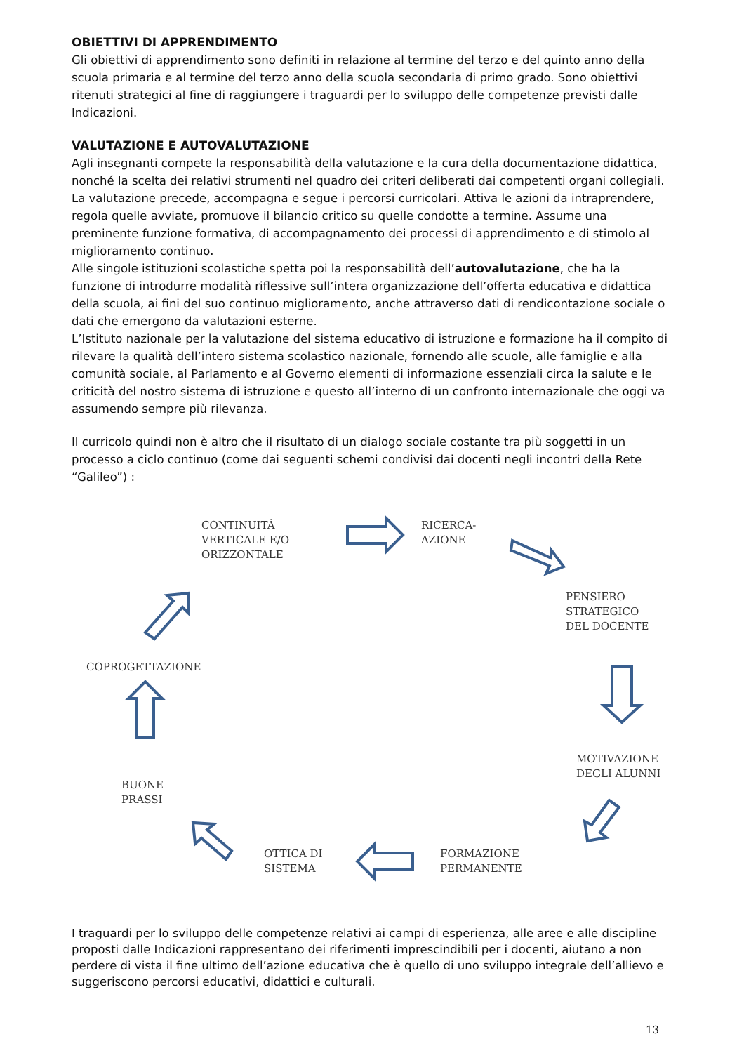OBIETTIVI DI APPRENDIMENTO
Gli obiettivi di apprendimento sono definiti in relazione al termine del terzo e del quinto anno della scuola primaria e al termine del terzo anno della scuola secondaria di primo grado. Sono obiettivi ritenuti strategici al fine di raggiungere i traguardi per lo sviluppo delle competenze previsti dalle Indicazioni.
VALUTAZIONE E AUTOVALUTAZIONE
Agli insegnanti compete la responsabilità della valutazione e la cura della documentazione didattica, nonché la scelta dei relativi strumenti nel quadro dei criteri deliberati dai competenti organi collegiali. La valutazione precede, accompagna e segue i percorsi curricolari. Attiva le azioni da intraprendere, regola quelle avviate, promuove il bilancio critico su quelle condotte a termine. Assume una preminente funzione formativa, di accompagnamento dei processi di apprendimento e di stimolo al miglioramento continuo.
Alle singole istituzioni scolastiche spetta poi la responsabilità dell’autovalutazione, che ha la funzione di introdurre modalità riflessive sull’intera organizzazione dell’offerta educativa e didattica della scuola, ai fini del suo continuo miglioramento, anche attraverso dati di rendicontazione sociale o dati che emergono da valutazioni esterne.
L’Istituto nazionale per la valutazione del sistema educativo di istruzione e formazione ha il compito di rilevare la qualità dell’intero sistema scolastico nazionale, fornendo alle scuole, alle famiglie e alla comunità sociale, al Parlamento e al Governo elementi di informazione essenziali circa la salute e le criticità del nostro sistema di istruzione e questo all’interno di un confronto internazionale che oggi va assumendo sempre più rilevanza.
Il curricolo quindi non è altro che il risultato di un dialogo sociale costante tra più soggetti in un processo a ciclo continuo (come dai seguenti schemi condivisi dai docenti negli incontri della Rete “Galileo”) :
CONTINUITÁ
VERTICALE E/O
ORIZZONTALE
RICERCA-
AZIONE
PENSIERO
STRATEGICO
DEL DOCENTE
MOTIVAZIONE
DEGLI ALUNNI
FORMAZIONE
PERMANENTE
OTTICA DI
SISTEMA
BUONE
PRASSI
COPROGETTAZIONE
I traguardi per lo sviluppo delle competenze relativi ai campi di esperienza, alle aree e alle discipline proposti dalle Indicazioni rappresentano dei riferimenti imprescindibili per i docenti, aiutano a non perdere di vista il fine ultimo dell’azione educativa che è quello di uno sviluppo integrale dell’allievo e suggeriscono percorsi educativi, didattici e culturali.
13